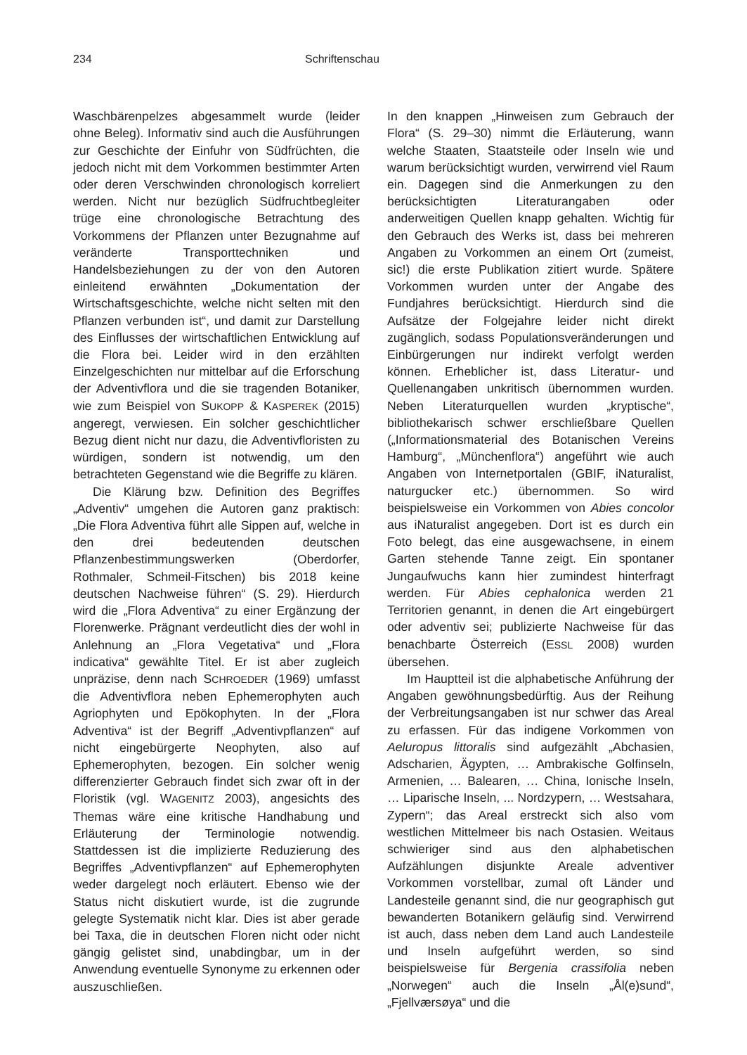234 Schriftenschau
Waschbärenpelzes abgesammelt wurde (leider ohne Beleg). Informativ sind auch die Ausführungen zur Geschichte der Einfuhr von Südfrüchten, die jedoch nicht mit dem Vorkommen bestimmter Arten oder deren Verschwinden chronologisch korreliert werden. Nicht nur bezüglich Südfruchtbegleiter trüge eine chronologische Betrachtung des Vorkommens der Pflanzen unter Bezugnahme auf veränderte Transporttechniken und Handelsbeziehungen zu der von den Autoren einleitend erwähnten „Dokumentation der Wirtschaftsgeschichte, welche nicht selten mit den Pflanzen verbunden ist“, und damit zur Darstellung des Einflusses der wirtschaftlichen Entwicklung auf die Flora bei. Leider wird in den erzählten Einzelgeschichten nur mittelbar auf die Erforschung der Adventivflora und die sie tragenden Botaniker, wie zum Beispiel von SUKOPP & KASPEREK (2015) angeregt, verwiesen. Ein solcher geschichtlicher Bezug dient nicht nur dazu, die Adventivfloristen zu würdigen, sondern ist notwendig, um den betrachteten Gegenstand wie die Begriffe zu klären.
Die Klärung bzw. Definition des Begriffes „Adventiv“ umgehen die Autoren ganz praktisch: „Die Flora Adventiva führt alle Sippen auf, welche in den drei bedeutenden deutschen Pflanzenbestimmungswerken (Oberdorfer, Rothmaler, Schmeil-Fitschen) bis 2018 keine deutschen Nachweise führen“ (S. 29). Hierdurch wird die „Flora Adventiva“ zu einer Ergänzung der Florenwerke. Prägnant verdeutlicht dies der wohl in Anlehnung an „Flora Vegetativa“ und „Flora indicativa“ gewählte Titel. Er ist aber zugleich unpräzise, denn nach SCHROEDER (1969) umfasst die Adventivflora neben Ephemerophyten auch Agriophyten und Epökophyten. In der „Flora Adventiva“ ist der Begriff „Adventivpflanzen“ auf nicht eingebürgerte Neophyten, also auf Ephemerophyten, bezogen. Ein solcher wenig differenzierter Gebrauch findet sich zwar oft in der Floristik (vgl. WAGENITZ 2003), angesichts des Themas wäre eine kritische Handhabung und Erläuterung der Terminologie notwendig. Stattdessen ist die implizierte Reduzierung des Begriffes „Adventivpflanzen“ auf Ephemerophyten weder dargelegt noch erläutert. Ebenso wie der Status nicht diskutiert wurde, ist die zugrunde gelegte Systematik nicht klar. Dies ist aber gerade bei Taxa, die in deutschen Floren nicht oder nicht gängig gelistet sind, unabdingbar, um in der Anwendung eventuelle Synonyme zu erkennen oder auszuschließen.
In den knappen „Hinweisen zum Gebrauch der Flora“ (S. 29–30) nimmt die Erläuterung, wann welche Staaten, Staatsteile oder Inseln wie und warum berücksichtigt wurden, verwirrend viel Raum ein. Dagegen sind die Anmerkungen zu den berücksichtigten Literaturangaben oder anderweitigen Quellen knapp gehalten. Wichtig für den Gebrauch des Werks ist, dass bei mehreren Angaben zu Vorkommen an einem Ort (zumeist, sic!) die erste Publikation zitiert wurde. Spätere Vorkommen wurden unter der Angabe des Fundjahres berücksichtigt. Hierdurch sind die Aufsätze der Folgejahre leider nicht direkt zugänglich, sodass Populationsveränderungen und Einbürgerungen nur indirekt verfolgt werden können. Erheblicher ist, dass Literatur- und Quellenangaben unkritisch übernommen wurden. Neben Literaturquellen wurden „kryptische“, bibliothekarisch schwer erschließbare Quellen („Informationsmaterial des Botanischen Vereins Hamburg“, „Münchenflora“) angeführt wie auch Angaben von Internetportalen (GBIF, iNaturalist, naturgucker etc.) übernommen. So wird beispielsweise ein Vorkommen von Abies concolor aus iNaturalist angegeben. Dort ist es durch ein Foto belegt, das eine ausgewachsene, in einem Garten stehende Tanne zeigt. Ein spontaner Jungaufwuchs kann hier zumindest hinterfragt werden. Für Abies cephalonica werden 21 Territorien genannt, in denen die Art eingebürgert oder adventiv sei; publizierte Nachweise für das benachbarte Österreich (ESSL 2008) wurden übersehen.
Im Hauptteil ist die alphabetische Anführung der Angaben gewöhnungsbedürftig. Aus der Reihung der Verbreitungsangaben ist nur schwer das Areal zu erfassen. Für das indigene Vorkommen von Aeluropus littoralis sind aufgezählt „Abchasien, Adscharien, Ägypten, … Ambrakische Golfinseln, Armenien, … Balearen, … China, Ionische Inseln, … Liparische Inseln, ... Nordzypern, … Westsahara, Zypern“; das Areal erstreckt sich also vom westlichen Mittelmeer bis nach Ostasien. Weitaus schwieriger sind aus den alphabetischen Aufzählungen disjunkte Areale adventiver Vorkommen vorstellbar, zumal oft Länder und Landesteile genannt sind, die nur geographisch gut bewanderten Botanikern geläufig sind. Verwirrend ist auch, dass neben dem Land auch Landesteile und Inseln aufgeführt werden, so sind beispielsweise für Bergenia crassifolia neben „Norwegen“ auch die Inseln „Ål(e)sund“, „Fjellværsøya“ und die